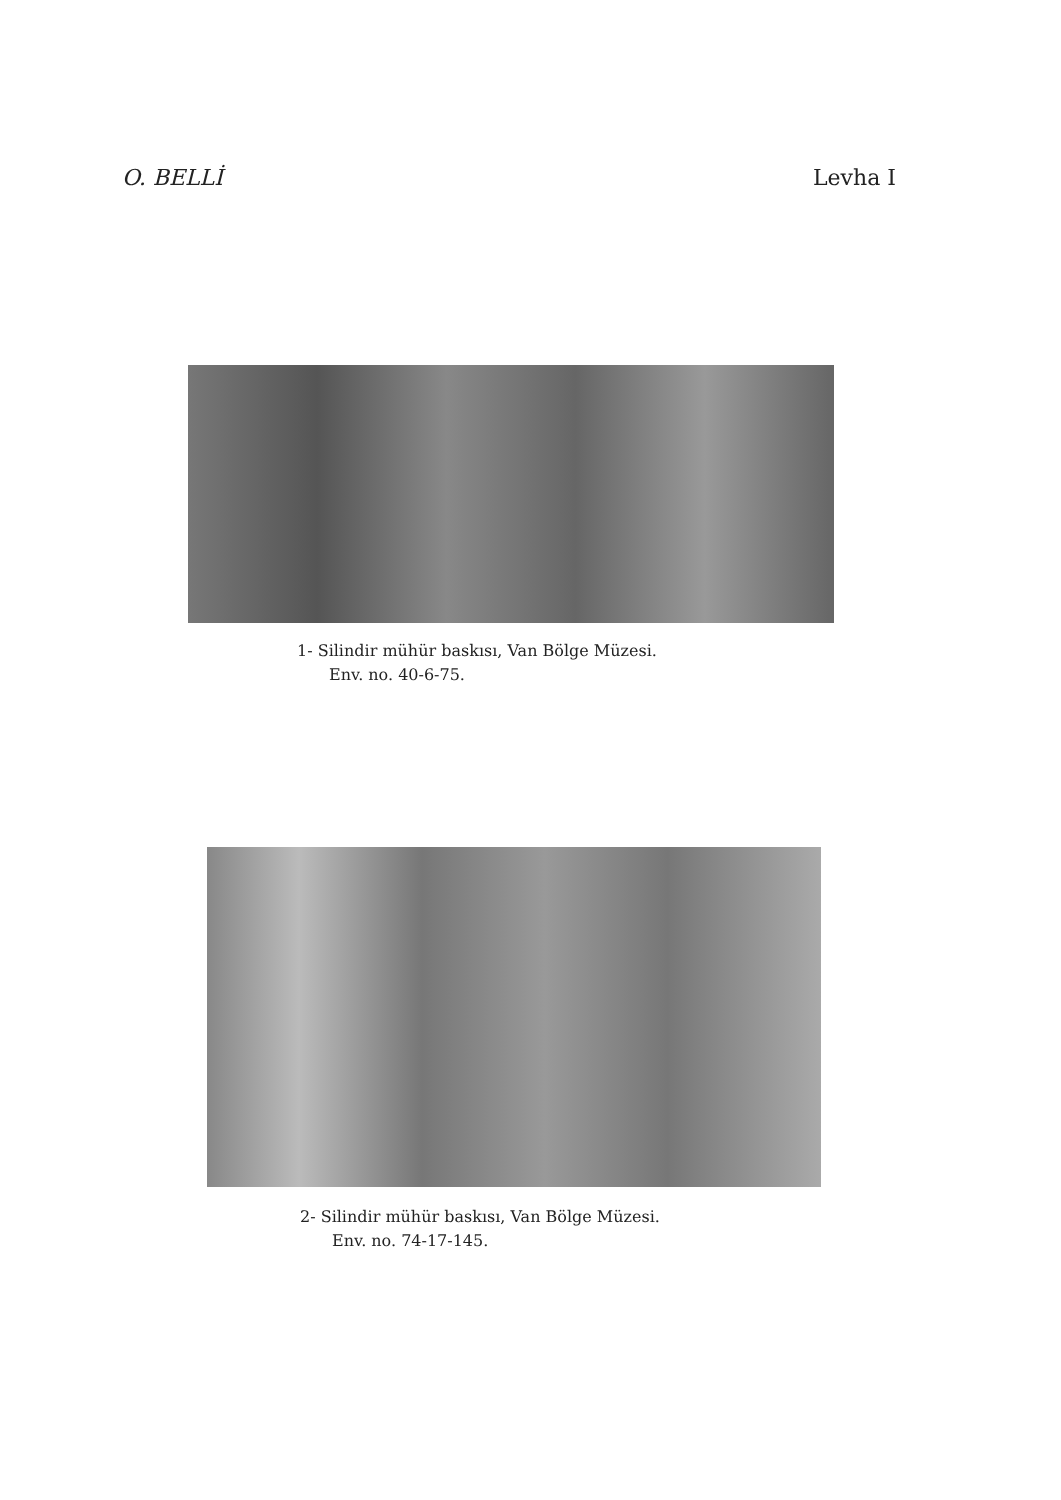O. BELLİ Levha I
1- Silindir mühür baskısı, Van Bölge Müzesi.
Env. no. 40-6-75.
2- Silindir mühür baskısı, Van Bölge Müzesi.
Env. no. 74-17-145.